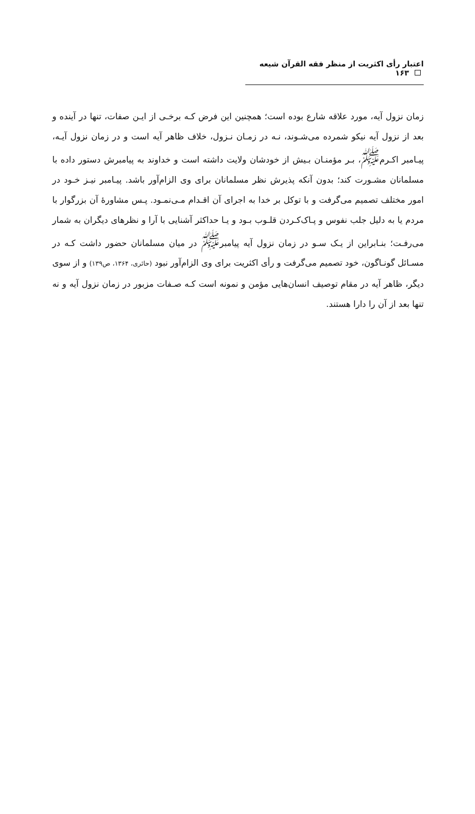اعتبار رأی اکثریت از منظر فقه القرآن شیعه ۱۶۳
زمان نزول آیه، مورد علاقه شارع بوده است؛ همچنین این فرض کـه برخـی از ایـن صفات، تنها در آینده و بعد از نزول آیه نیکو شمرده می‌شـوند، نـه در زمـان نـزول، خلاف ظاهر آیه است و در زمان نزول آیـه، پیـامبر اکـرم<sup>ﷺ</sup>، بـر مؤمنـان بـیش از خودشان ولایت داشته است و خداوند به پیامبرش دستور داده با مسلمانان مشـورت کند؛ بدون آنکه پذیرش نظر مسلمانان برای وی الزام‌آور باشد. پیـامبر نیـز خـود در امور مختلف تصمیم می‌گرفت و با توکل بر خدا به اجرای آن اقـدام مـی‌نمـود. پـس مشاورهٔ آن بزرگوار با مردم یا به دلیل جلب نفوس و پـاک‌کـردن قلـوب بـود و یـا حداکثر آشنایی با آرا و نظرهای دیگران به شمار می‌رفـت؛ بنـابراین از یـک سـو در زمان نزول آیه پیامبر<sup>ﷺ</sup> در میان مسلمانان حضور داشت کـه در مسـائل گونـاگون، خود تصمیم می‌گرفت و رأی اکثریت برای وی الزام‌آور نبود (حائری، ۱۳۶۴، ص۱۳۹) و از سوی دیگر، ظاهر آیه در مقام توصیف انسان‌هایی مؤمن و نمونه است کـه صـفات مزبور در زمان نزول آیه و نه تنها بعد از آن را دارا هستند.